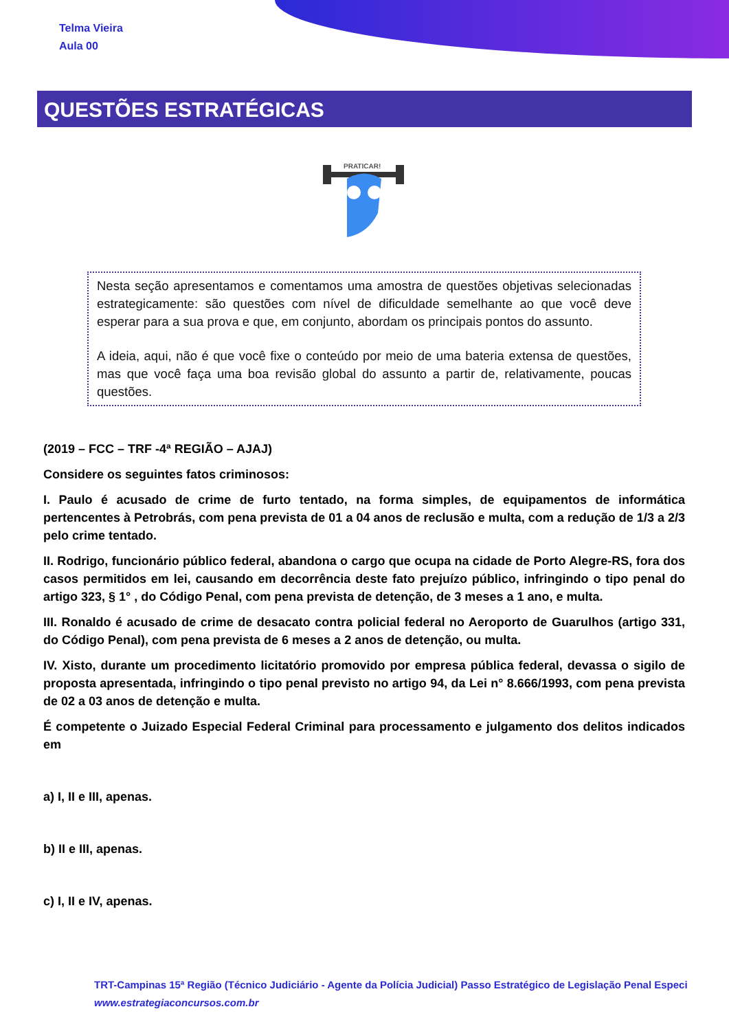Telma Vieira
Aula 00
QUESTÕES ESTRATÉGICAS
PRATICAR!
Nesta seção apresentamos e comentamos uma amostra de questões objetivas selecionadas estrategicamente: são questões com nível de dificuldade semelhante ao que você deve esperar para a sua prova e que, em conjunto, abordam os principais pontos do assunto.
A ideia, aqui, não é que você fixe o conteúdo por meio de uma bateria extensa de questões, mas que você faça uma boa revisão global do assunto a partir de, relativamente, poucas questões.
(2019 – FCC – TRF -4ª REGIÃO – AJAJ)
Considere os seguintes fatos criminosos:
I. Paulo é acusado de crime de furto tentado, na forma simples, de equipamentos de informática pertencentes à Petrobrás, com pena prevista de 01 a 04 anos de reclusão e multa, com a redução de 1/3 a 2/3 pelo crime tentado.
II. Rodrigo, funcionário público federal, abandona o cargo que ocupa na cidade de Porto Alegre-RS, fora dos casos permitidos em lei, causando em decorrência deste fato prejuízo público, infringindo o tipo penal do artigo 323, § 1° , do Código Penal, com pena prevista de detenção, de 3 meses a 1 ano, e multa.
III. Ronaldo é acusado de crime de desacato contra policial federal no Aeroporto de Guarulhos (artigo 331, do Código Penal), com pena prevista de 6 meses a 2 anos de detenção, ou multa.
IV. Xisto, durante um procedimento licitatório promovido por empresa pública federal, devassa o sigilo de proposta apresentada, infringindo o tipo penal previsto no artigo 94, da Lei n° 8.666/1993, com pena prevista de 02 a 03 anos de detenção e multa.
É competente o Juizado Especial Federal Criminal para processamento e julgamento dos delitos indicados em
a) I, II e III, apenas.
b) II e III, apenas.
c) I, II e IV, apenas.
TRT-Campinas 15ª Região (Técnico Judiciário - Agente da Polícia Judicial) Passo Estratégico de Legislação Penal Especi
www.estrategiaconcursos.com.br